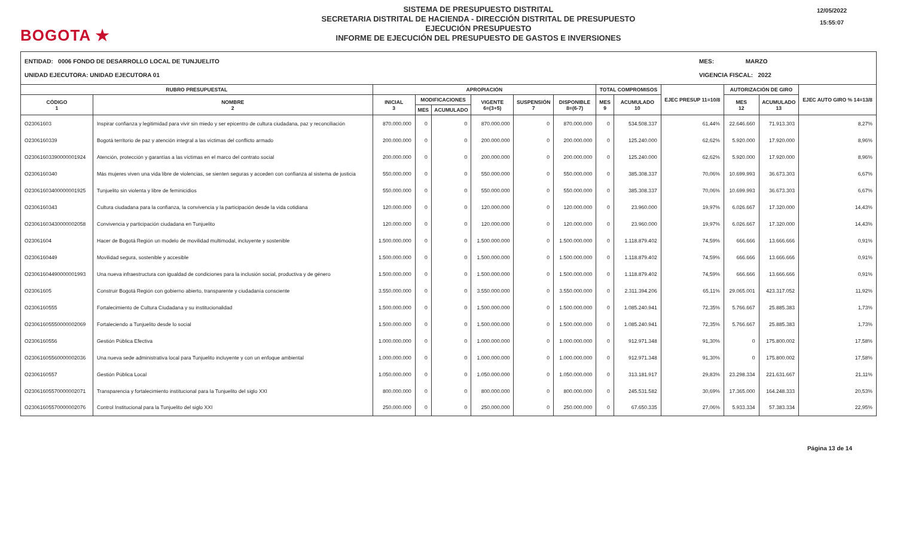BOGOTA ★
SISTEMA DE PRESUPUESTO DISTRITAL
SECRETARIA DISTRITAL DE HACIENDA - DIRECCIÓN DISTRITAL DE PRESUPUESTO
EJECUCIÓN PRESUPUESTO
INFORME DE EJECUCIÓN DEL PRESUPUESTO DE GASTOS E INVERSIONES
12/05/2022
15:55:07
ENTIDAD: 0006 FONDO DE DESARROLLO LOCAL DE TUNJUELITO MES: MARZO
UNIDAD EJECUTORA: UNIDAD EJECUTORA 01 VIGENCIA FISCAL: 2022
| RUBRO PRESUPUESTAL | | APROPIACIÓN | | | | | | TOTAL COMPROMISOS | | EJEC PRESUP 11=10/8 | AUTORIZACIÓN DE GIRO | | EJEC AUTO GIRO % 14=13/8 |
| --- | --- | --- | --- | --- | --- | --- | --- | --- | --- | --- | --- | --- | --- |
| CÓDIGO 1 | NOMBRE 2 | INICIAL 3 | MODIFICACIONES | | VIGENTE 6=(3+5) | SUSPENSIÓN 7 | DISPONIBLE 8=(6-7) | MES 9 | ACUMULADO 10 | | MES 12 | ACUMULADO 13 | |
| | | | MES | ACUMULADO | | | | | | | | | |
| O23061603 | Inspirar confianza y legitimidad para vivir sin miedo y ser epicentro de cultura ciudadana, paz y reconciliación | 870.000.000 | 0 | 0 | 870.000.000 | 0 | 870.000.000 | 0 | 534.508.337 | 61,44% | 22.646.660 | 71.913.303 | 8,27% |
| O2306160339 | Bogotá territorio de paz y atención integral a las víctimas del conflicto armado | 200.000.000 | 0 | 0 | 200.000.000 | 0 | 200.000.000 | 0 | 125.240.000 | 62,62% | 5.920.000 | 17.920.000 | 8,96% |
| O23061603390000001924 | Atención, protección y garantías a las víctimas en el marco del contrato social | 200.000.000 | 0 | 0 | 200.000.000 | 0 | 200.000.000 | 0 | 125.240.000 | 62,62% | 5.920.000 | 17.920.000 | 8,96% |
| O2306160340 | Más mujeres viven una vida libre de violencias, se sienten seguras y acceden con confianza al sistema de justicia | 550.000.000 | 0 | 0 | 550.000.000 | 0 | 550.000.000 | 0 | 385.308.337 | 70,06% | 10.699.993 | 36.673.303 | 6,67% |
| O23061603400000001925 | Tunjuelito sin violenta y libre de feminicidios | 550.000.000 | 0 | 0 | 550.000.000 | 0 | 550.000.000 | 0 | 385.308.337 | 70,06% | 10.699.993 | 36.673.303 | 6,67% |
| O2306160343 | Cultura ciudadana para la confianza, la convivencia y la participación desde la vida cotidiana | 120.000.000 | 0 | 0 | 120.000.000 | 0 | 120.000.000 | 0 | 23.960.000 | 19,97% | 6.026.667 | 17.320.000 | 14,43% |
| O23061603430000002058 | Convivencia y participación ciudadana en Tunjuelito | 120.000.000 | 0 | 0 | 120.000.000 | 0 | 120.000.000 | 0 | 23.960.000 | 19,97% | 6.026.667 | 17.320.000 | 14,43% |
| O23061604 | Hacer de Bogotá Región un modelo de movilidad multimodal, incluyente y sostenible | 1.500.000.000 | 0 | 0 | 1.500.000.000 | 0 | 1.500.000.000 | 0 | 1.118.879.402 | 74,59% | 666.666 | 13.666.666 | 0,91% |
| O2306160449 | Movilidad segura, sostenible y accesible | 1.500.000.000 | 0 | 0 | 1.500.000.000 | 0 | 1.500.000.000 | 0 | 1.118.879.402 | 74,59% | 666.666 | 13.666.666 | 0,91% |
| O23061604490000001993 | Una nueva infraestructura con igualdad de condiciones para la inclusión social, productiva y de género | 1.500.000.000 | 0 | 0 | 1.500.000.000 | 0 | 1.500.000.000 | 0 | 1.118.879.402 | 74,59% | 666.666 | 13.666.666 | 0,91% |
| O23061605 | Construir Bogotá Región con gobierno abierto, transparente y ciudadanía consciente | 3.550.000.000 | 0 | 0 | 3.550.000.000 | 0 | 3.550.000.000 | 0 | 2.311.394.206 | 65,11% | 29.065.001 | 423.317.052 | 11,92% |
| O2306160555 | Fortalecimiento de Cultura Ciudadana y su institucionalidad | 1.500.000.000 | 0 | 0 | 1.500.000.000 | 0 | 1.500.000.000 | 0 | 1.085.240.941 | 72,35% | 5.766.667 | 25.885.383 | 1,73% |
| O23061605550000002069 | Fortaleciendo a Tunjuelito desde lo social | 1.500.000.000 | 0 | 0 | 1.500.000.000 | 0 | 1.500.000.000 | 0 | 1.085.240.941 | 72,35% | 5.766.667 | 25.885.383 | 1,73% |
| O2306160556 | Gestión Pública Efectiva | 1.000.000.000 | 0 | 0 | 1.000.000.000 | 0 | 1.000.000.000 | 0 | 912.971.348 | 91,30% | 0 | 175.800.002 | 17,58% |
| O23061605560000002036 | Una nueva sede administrativa local para Tunjuelito incluyente y con un enfoque ambiental | 1.000.000.000 | 0 | 0 | 1.000.000.000 | 0 | 1.000.000.000 | 0 | 912.971.348 | 91,30% | 0 | 175.800.002 | 17,58% |
| O2306160557 | Gestión Pública Local | 1.050.000.000 | 0 | 0 | 1.050.000.000 | 0 | 1.050.000.000 | 0 | 313.181.917 | 29,83% | 23.298.334 | 221.631.667 | 21,11% |
| O23061605570000002071 | Transparencia y fortalecimiento institucional para la Tunjuelito del siglo XXI | 800.000.000 | 0 | 0 | 800.000.000 | 0 | 800.000.000 | 0 | 245.531.582 | 30,69% | 17.365.000 | 164.248.333 | 20,53% |
| O23061605570000002076 | Control Institucional para la Tunjuelito del siglo XXI | 250.000.000 | 0 | 0 | 250.000.000 | 0 | 250.000.000 | 0 | 67.650.335 | 27,06% | 5.933.334 | 57.383.334 | 22,95% |
Página 13 de 14